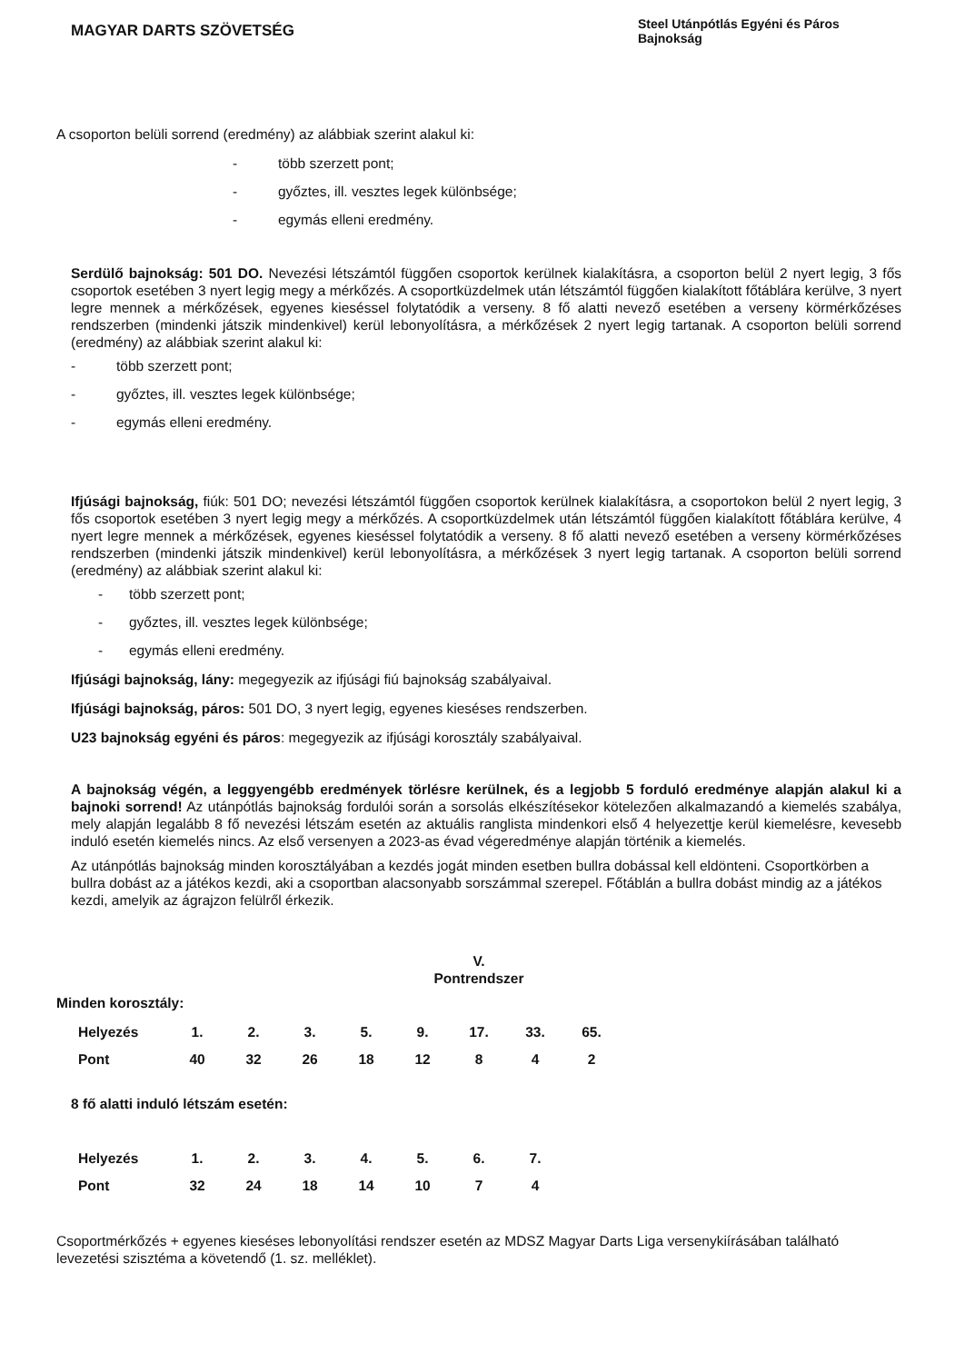MAGYAR DARTS SZÖVETSÉG
Steel Utánpótlás Egyéni és Páros Bajnokság
A csoporton belüli sorrend (eredmény) az alábbiak szerint alakul ki:
- több szerzett pont;
- győztes, ill. vesztes legek különbsége;
- egymás elleni eredmény.
Serdülő bajnokság: 501 DO. Nevezési létszámtól függően csoportok kerülnek kialakításra, a csoporton belül 2 nyert legig, 3 fős csoportok esetében 3 nyert legig megy a mérkőzés. A csoportküzdelmek után létszámtól függően kialakított főtáblára kerülve, 3 nyert legre mennek a mérkőzések, egyenes kieséssel folytatódik a verseny. 8 fő alatti nevező esetében a verseny körmérkőzéses rendszerben (mindenki játszik mindenkivel) kerül lebonyolításra, a mérkőzések 2 nyert legig tartanak. A csoporton belüli sorrend (eredmény) az alábbiak szerint alakul ki:
- több szerzett pont;
- győztes, ill. vesztes legek különbsége;
- egymás elleni eredmény.
Ifjúsági bajnokság, fiúk: 501 DO; nevezési létszámtól függően csoportok kerülnek kialakításra, a csoportokon belül 2 nyert legig, 3 fős csoportok esetében 3 nyert legig megy a mérkőzés. A csoportküzdelmek után létszámtól függően kialakított főtáblára kerülve, 4 nyert legre mennek a mérkőzések, egyenes kieséssel folytatódik a verseny. 8 fő alatti nevező esetében a verseny körmérkőzéses rendszerben (mindenki játszik mindenkivel) kerül lebonyolításra, a mérkőzések 3 nyert legig tartanak. A csoporton belüli sorrend (eredmény) az alábbiak szerint alakul ki:
- több szerzett pont;
- győztes, ill. vesztes legek különbsége;
- egymás elleni eredmény.
Ifjúsági bajnokság, lány: megegyezik az ifjúsági fiú bajnokság szabályaival.
Ifjúsági bajnokság, páros: 501 DO, 3 nyert legig, egyenes kieséses rendszerben.
U23 bajnokság egyéni és páros: megegyezik az ifjúsági korosztály szabályaival.
A bajnokság végén, a leggyengébb eredmények törlésre kerülnek, és a legjobb 5 forduló eredménye alapján alakul ki a bajnoki sorrend! Az utánpótlás bajnokság fordulói során a sorsolás elkészítésekor kötelezően alkalmazandó a kiemelés szabálya, mely alapján legalább 8 fő nevezési létszám esetén az aktuális ranglista mindenkori első 4 helyezettje kerül kiemelésre, kevesebb induló esetén kiemelés nincs. Az első versenyen a 2023-as évad végeredménye alapján történik a kiemelés.
Az utánpótlás bajnokság minden korosztályában a kezdés jogát minden esetben bullra dobással kell eldönteni. Csoportkörben a bullra dobást az a játékos kezdi, aki a csoportban alacsonyabb sorszámmal szerepel. Főtáblán a bullra dobást mindig az a játékos kezdi, amelyik az ágrajzon felülről érkezik.
V.
Pontrendszer
Minden korosztály:
| Helyezés | 1. | 2. | 3. | 5. | 9. | 17. | 33. | 65. |
| Pont | 40 | 32 | 26 | 18 | 12 | 8 | 4 | 2 |
8 fő alatti induló létszám esetén:
| Helyezés | 1. | 2. | 3. | 4. | 5. | 6. | 7. |
| Pont | 32 | 24 | 18 | 14 | 10 | 7 | 4 |
Csoportmérkőzés + egyenes kieséses lebonyolítási rendszer esetén az MDSZ Magyar Darts Liga versenykiírásában található levezetési szisztéma a követendő (1. sz. melléklet).